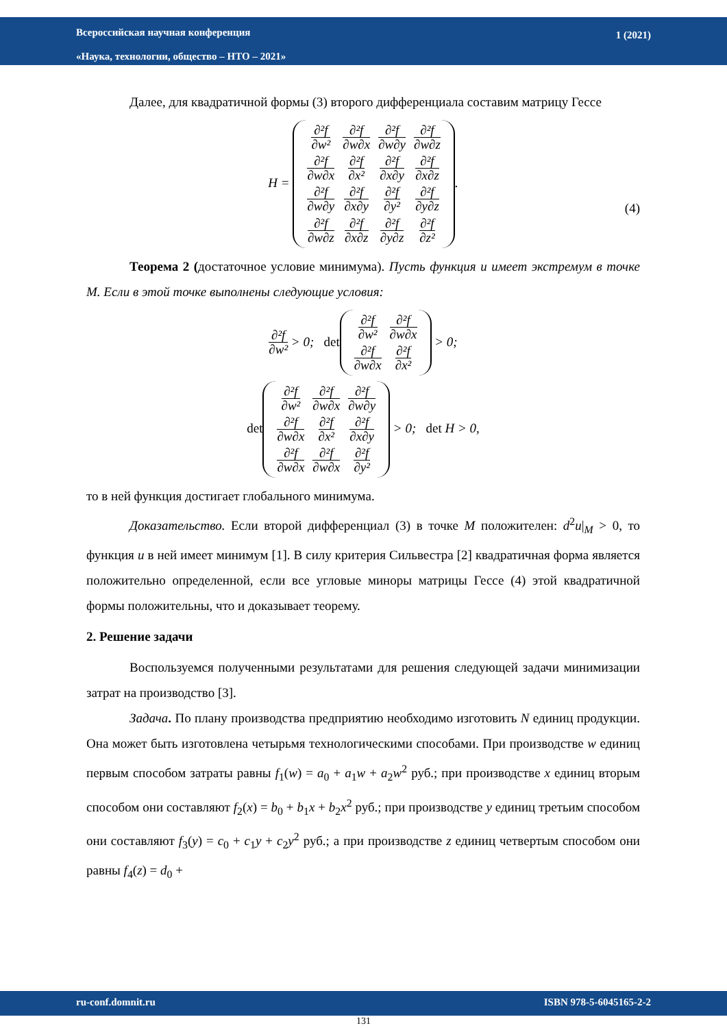Всероссийская научная конференция
«Наука, технологии, общество – НТО – 2021»
1 (2021)
Далее, для квадратичной формы (3) второго дифференциала составим матрицу Гессе
H =
| ∂²f ∂w² | ∂²f ∂w∂x | ∂²f ∂w∂y | ∂²f ∂w∂z |
| ∂²f ∂w∂x | ∂²f ∂x² | ∂²f ∂x∂y | ∂²f ∂x∂z |
| ∂²f ∂w∂y | ∂²f ∂x∂y | ∂²f ∂y² | ∂²f ∂y∂z |
| ∂²f ∂w∂z | ∂²f ∂x∂z | ∂²f ∂y∂z | ∂²f ∂z² |
.
(4)
Теорема 2 (достаточное условие минимума). Пусть функция u имеет экстремум в точке M. Если в этой точке выполнены следующие условия:
∂²f ∂w²
> 0; det
| ∂²f ∂w² | ∂²f ∂w∂x |
| ∂²f ∂w∂x | ∂²f ∂x² |
> 0;
det
| ∂²f ∂w² | ∂²f ∂w∂x | ∂²f ∂w∂y |
| ∂²f ∂w∂x | ∂²f ∂x² | ∂²f ∂x∂y |
| ∂²f ∂w∂x | ∂²f ∂w∂x | ∂²f ∂y² |
> 0; det H > 0,
то в ней функция достигает глобального минимума.
Доказательство. Если второй дифференциал (3) в точке M положителен: d<sup>2</sup>u|<sub>M</sub> > 0, то функция u в ней имеет минимум [1]. В силу критерия Сильвестра [2] квадратичная форма является положительно определенной, если все угловые миноры матрицы Гессе (4) этой квадратичной формы положительны, что и доказывает теорему.
2. Решение задачи
Воспользуемся полученными результатами для решения следующей задачи минимизации затрат на производство [3].
Задача. По плану производства предприятию необходимо изготовить N единиц продукции. Она может быть изготовлена четырьмя технологическими способами. При производстве w единиц первым способом затраты равны f<sub>1</sub>(w) = a<sub>0</sub> + a<sub>1</sub>w + a<sub>2</sub>w<sup>2</sup> руб.; при производстве x единиц вторым способом они составляют f<sub>2</sub>(x) = b<sub>0</sub> + b<sub>1</sub>x + b<sub>2</sub>x<sup>2</sup> руб.; при производстве y единиц третьим способом они составляют f<sub>3</sub>(y) = c<sub>0</sub> + c<sub>1</sub>y + c<sub>2</sub>y<sup>2</sup> руб.; а при производстве z единиц четвертым способом они равны f<sub>4</sub>(z) = d<sub>0</sub> +
ru-conf.domnit.ru ISBN 978-5-6045165-2-2
131